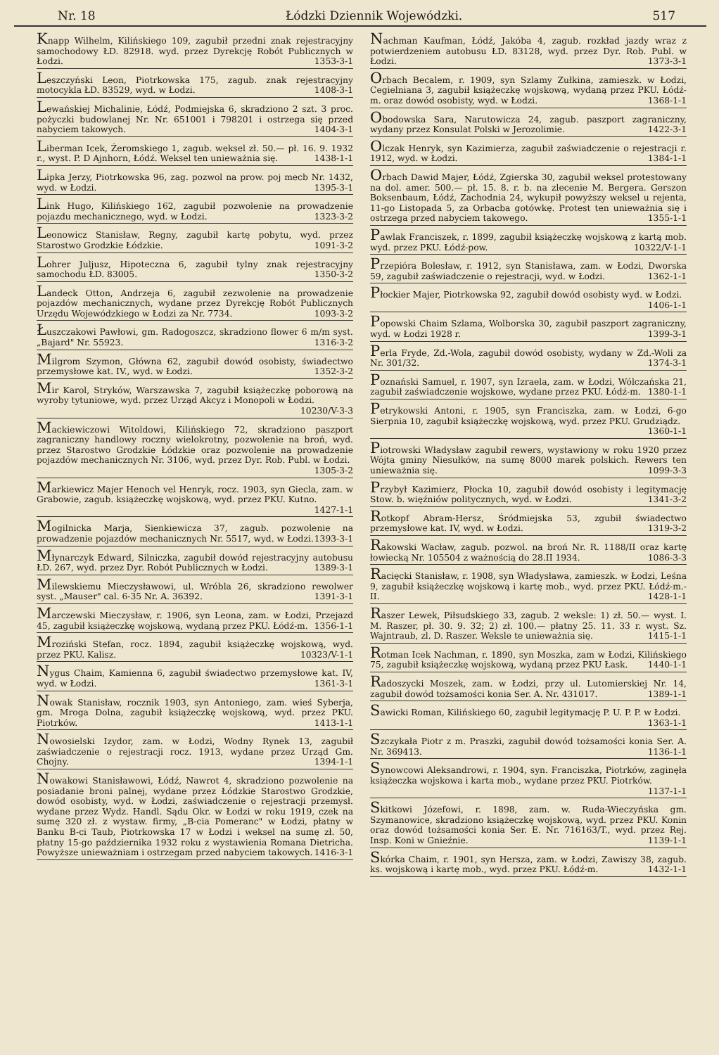Nr. 18 Łódzki Dziennik Wojewódzki. 517
Knapp Wilhelm, Kilińskiego 109, zagubił przedni znak rejestracyjny samochodowy ŁD. 82918. wyd. przez Dyrekcję Robót Publicznych w Łodzi. 1353-3-1
Leszczyński Leon, Piotrkowska 175, zagub. znak rejestracyjny motocykla ŁD. 83529, wyd. w Łodzi. 1408-3-1
Lewańskiej Michalinie, Łódź, Podmiejska 6, skradziono 2 szt. 3 proc. pożyczki budowlanej Nr. Nr. 651001 i 798201 i ostrzega się przed nabyciem takowych. 1404-3-1
Liberman Icek, Żeromskiego 1, zagub. weksel zł. 50.— pł. 16. 9. 1932 r., wyst. P. D Ajnhorn, Łódź. Weksel ten unieważnia się. 1438-1-1
Lipka Jerzy, Piotrkowska 96, zag. pozwol na prow. poj mecb Nr. 1432, wyd. w Łodzi. 1395-3-1
Link Hugo, Kilińskiego 162, zagubił pozwolenie na prowadzenie pojazdu mechanicznego, wyd. w Łodzi. 1323-3-2
Leonowicz Stanisław, Regny, zagubił kartę pobytu, wyd. przez Starostwo Grodzkie Łódzkie. 1091-3-2
Lohrer Juljusz, Hipoteczna 6, zagubił tylny znak rejestracyjny samochodu ŁD. 83005. 1350-3-2
Landeck Otton, Andrzeja 6, zagubił zezwolenie na prowadzenie pojazdów mechanicznych, wydane przez Dyrekcję Robót Publicznych Urzędu Wojewódzkiego w Łodzi za Nr. 7734. 1093-3-2
Łuszczakowi Pawłowi, gm. Radogoszcz, skradziono flower 6 m/m syst. „Bajard" Nr. 55923. 1316-3-2
Milgrom Szymon, Główna 62, zagubił dowód osobisty, świadectwo przemysłowe kat. IV., wyd. w Łodzi. 1352-3-2
Mir Karol, Stryków, Warszawska 7, zagubił książeczkę poborową na wyroby tytuniowe, wyd. przez Urząd Akcyz i Monopoli w Łodzi. 10230/V-3-3
Mackiewiczowi Witoldowi, Kilińskiego 72, skradziono paszport zagraniczny handlowy roczny wielokrotny, pozwolenie na broń, wyd. przez Starostwo Grodzkie Łódzkie oraz pozwolenie na prowadzenie pojazdów mechanicznych Nr. 3106, wyd. przez Dyr. Rob. Publ. w Łodzi. 1305-3-2
Markiewicz Majer Henoch vel Henryk, rocz. 1903, syn Giecla, zam. w Grabowie, zagub. książeczkę wojskową, wyd. przez PKU. Kutno. 1427-1-1
Mogilnicka Marja, Sienkiewicza 37, zagub. pozwolenie na prowadzenie pojazdów mechanicznych Nr. 5517, wyd. w Łodzi. 1393-3-1
Młynarczyk Edward, Silniczka, zagubił dowód rejestracyjny autobusu ŁD. 267, wyd. przez Dyr. Robót Publicznych w Łodzi. 1389-3-1
Milewskiemu Mieczysławowi, ul. Wróbla 26, skradziono rewolwer syst. „Mauser" cal. 6-35 Nr. A. 36392. 1391-3-1
Marczewski Mieczysław, r. 1906, syn Leona, zam. w Łodzi, Przejazd 45, zagubił książeczkę wojskową, wydaną przez PKU. Łódź-m. 1356-1-1
Mroziński Stefan, rocz. 1894, zagubił książeczkę wojskową, wyd. przez PKU. Kalisz. 10323/V-1-1
Nygus Chaim, Kamienna 6, zagubił świadectwo przemysłowe kat. IV, wyd. w Łodzi. 1361-3-1
Nowak Stanisław, rocznik 1903, syn Antoniego, zam. wieś Syberja, gm. Mroga Dolna, zagubił książeczkę wojskową, wyd. przez PKU. Piotrków. 1413-1-1
Nowosielski Izydor, zam. w Łodzi, Wodny Rynek 13, zagubił zaświadczenie o rejestracji rocz. 1913, wydane przez Urząd Gm. Chojny. 1394-1-1
Nowakowi Stanisławowi, Łódź, Nawrot 4, skradziono pozwolenie na posiadanie broni palnej, wydane przez Łódzkie Starostwo Grodzkie, dowód osobisty, wyd. w Łodzi, zaświadczenie o rejestracji przemysł. wydane przez Wydz. Handl. Sądu Okr. w Łodzi w roku 1919, czek na sumę 320 zł. z wystaw. firmy, „B-cia Pomeranc" w Łodzi, płatny w Banku B-ci Taub, Piotrkowska 17 w Łodzi i weksel na sumę zł. 50, płatny 15-go października 1932 roku z wystawienia Romana Dietricha. Powyższe unieważniam i ostrzegam przed nabyciem takowych. 1416-3-1
Nachman Kaufman, Łódź, Jakóba 4, zagub. rozkład jazdy wraz z potwierdzeniem autobusu ŁD. 83128, wyd. przez Dyr. Rob. Publ. w Łodzi. 1373-3-1
Orbach Becalem, r. 1909, syn Szlamy Zułkina, zamieszk. w Łodzi, Cegielniana 3, zagubił książeczkę wojskową, wydaną przez PKU. Łódź-m. oraz dowód osobisty, wyd. w Łodzi. 1368-1-1
Obodowska Sara, Narutowicza 24, zagub. paszport zagraniczny, wydany przez Konsulat Polski w Jerozolimie. 1422-3-1
Olczak Henryk, syn Kazimierza, zagubił zaświadczenie o rejestracji r. 1912, wyd. w Łodzi. 1384-1-1
Orbach Dawid Majer, Łódź, Zgierska 30, zagubił weksel protestowany na dol. amer. 500.— pł. 15. 8. r. b. na zlecenie M. Bergera. Gerszon Boksenbaum, Łódź, Zachodnia 24, wykupił powyższy weksel u rejenta, 11-go Listopada 5, za Orbacba gotówkę. Protest ten unieważnia się i ostrzega przed nabyciem takowego. 1355-1-1
Pawlak Franciszek, r. 1899, zagubił książeczkę wojskową z kartą mob. wyd. przez PKU. Łódź-pow. 10322/V-1-1
Przepióra Bolesław, r. 1912, syn Stanisława, zam. w Łodzi, Dworska 59, zagubił zaświadczenie o rejestracji, wyd. w Łodzi. 1362-1-1
Płockier Majer, Piotrkowska 92, zagubił dowód osobisty wyd. w Łodzi. 1406-1-1
Popowski Chaim Szlama, Wolborska 30, zagubił paszport zagraniczny, wyd. w Łodzi 1928 r. 1399-3-1
Perla Fryde, Zd.-Wola, zagubił dowód osobisty, wydany w Zd.-Woli za Nr. 301/32. 1374-3-1
Poznański Samuel, r. 1907, syn Izraela, zam. w Łodzi, Wólczańska 21, zagubił zaświadczenie wojskowe, wydane przez PKU. Łódź-m. 1380-1-1
Petrykowski Antoni, r. 1905, syn Franciszka, zam. w Łodzi, 6-go Sierpnia 10, zagubił książeczkę wojskową, wyd. przez PKU. Grudziądz. 1360-1-1
Piotrowski Władysław zagubił rewers, wystawiony w roku 1920 przez Wójta gminy Niesułków, na sumę 8000 marek polskich. Rewers ten unieważnia się. 1099-3-3
Przybył Kazimierz, Płocka 10, zagubił dowód osobisty i legitymację Stow. b. więźniów politycznych, wyd. w Łodzi. 1341-3-2
Rotkopf Abram-Hersz, Śródmiejska 53, zgubił świadectwo przemysłowe kat. IV, wyd. w Łodzi. 1319-3-2
Rakowski Wacław, zagub. pozwol. na broń Nr. R. 1188/II oraz kartę łowiecką Nr. 105504 z ważnością do 28.II 1934. 1086-3-3
Racięcki Stanisław, r. 1908, syn Władysława, zamieszk. w Łodzi, Leśna 9, zagubił książeczkę wojskową i kartę mob., wyd. przez PKU. Łódź-m.-II. 1428-1-1
Raszer Lewek, Piłsudskiego 33, zagub. 2 weksle: 1) zł. 50.— wyst. I. M. Raszer, pł. 30. 9. 32; 2) zł. 100.— płatny 25. 11. 33 r. wyst. Sz. Wajntraub, zl. D. Raszer. Weksle te unieważnia się. 1415-1-1
Rotman Icek Nachman, r. 1890, syn Moszka, zam w Łodzi, Kilińskiego 75, zagubił książeczkę wojskową, wydaną przez PKU Łask. 1440-1-1
Radoszycki Moszek, zam. w Łodzi, przy ul. Lutomierskiej Nr. 14, zagubił dowód tożsamości konia Ser. A. Nr. 431017. 1389-1-1
Sawicki Roman, Kilińskiego 60, zagubił legitymację P. U. P. P. w Łodzi. 1363-1-1
Szczykała Piotr z m. Praszki, zagubił dowód tożsamości konia Ser. A. Nr. 369413. 1136-1-1
Synowcowi Aleksandrowi, r. 1904, syn. Franciszka, Piotrków, zaginęła książeczka wojskowa i karta mob., wydane przez PKU. Piotrków. 1137-1-1
Skitkowi Józefowi, r. 1898, zam. w. Ruda-Wieczyńska gm. Szymanowice, skradziono książeczkę wojskową, wyd. przez PKU. Konin oraz dowód tożsamości konia Ser. E. Nr. 716163/T., wyd. przez Rej. Insp. Koni w Gnieźnie. 1139-1-1
Skórka Chaim, r. 1901, syn Hersza, zam. w Łodzi, Zawiszy 38, zagub. ks. wojskową i kartę mob., wyd. przez PKU. Łódź-m. 1432-1-1